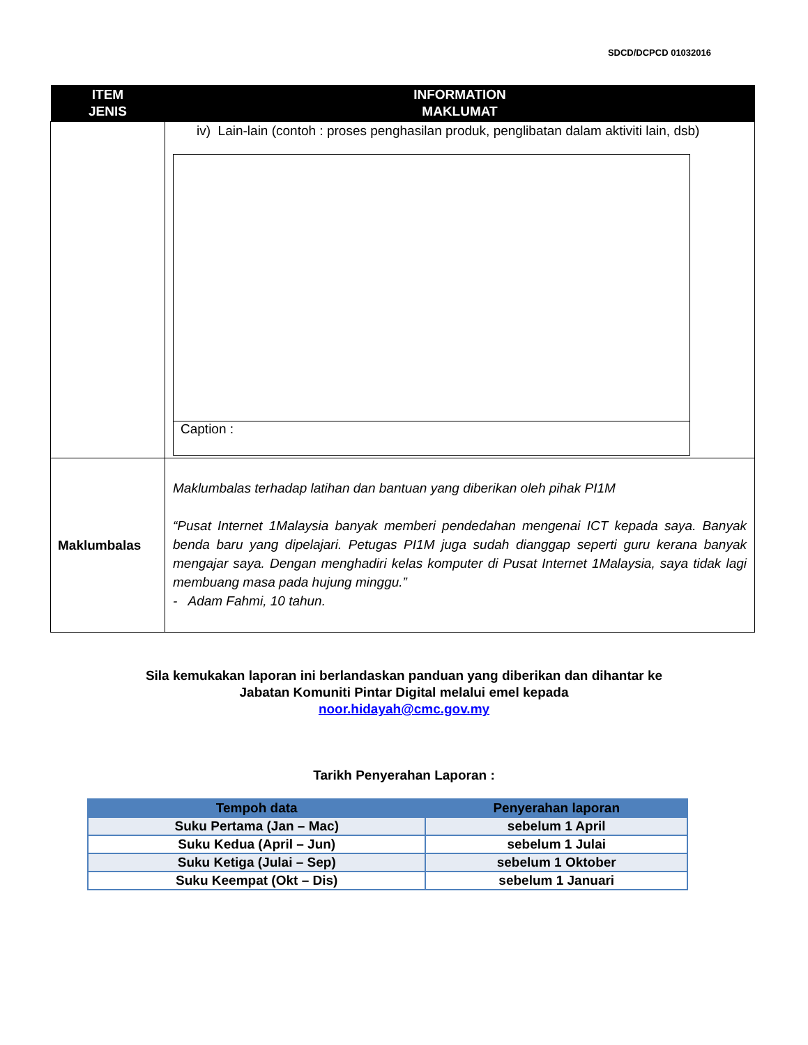SDCD/DCPCD 01032016
| ITEM JENIS | INFORMATION MAKLUMAT |
| --- | --- |
| | iv) Lain-lain (contoh : proses penghasilan produk, penglibatan dalam aktiviti lain, dsb) Caption : |
| Maklumbalas | Maklumbalas terhadap latihan dan bantuan yang diberikan oleh pihak PI1M “Pusat Internet 1Malaysia banyak memberi pendedahan mengenai ICT kepada saya. Banyak benda baru yang dipelajari. Petugas PI1M juga sudah dianggap seperti guru kerana banyak mengajar saya. Dengan menghadiri kelas komputer di Pusat Internet 1Malaysia, saya tidak lagi membuang masa pada hujung minggu.” - Adam Fahmi, 10 tahun. |
Sila kemukakan laporan ini berlandaskan panduan yang diberikan dan dihantar ke
Jabatan Komuniti Pintar Digital melalui emel kepada
noor.hidayah@cmc.gov.my
Tarikh Penyerahan Laporan :
| Tempoh data | Penyerahan laporan |
| --- | --- |
| Suku Pertama (Jan – Mac) | sebelum 1 April |
| Suku Kedua (April – Jun) | sebelum 1 Julai |
| Suku Ketiga (Julai – Sep) | sebelum 1 Oktober |
| Suku Keempat (Okt – Dis) | sebelum 1 Januari |